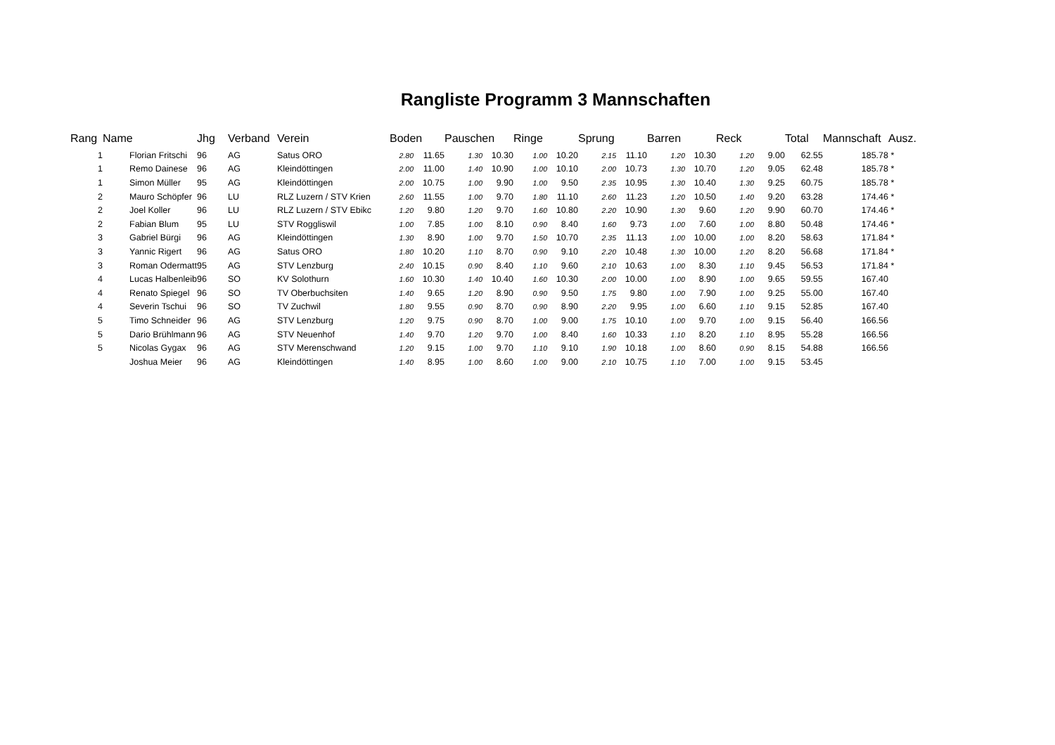Rangliste Programm 3 Mannschaften
| Rang | Name | Jhg | Verband | Verein | Boden | | Pauschen | | Ringe | | Sprung | | Barren | | Reck | | Total | Mannschaft | Ausz. |
| --- | --- | --- | --- | --- | --- | --- | --- | --- | --- | --- | --- | --- | --- | --- | --- | --- | --- | --- | --- |
| 1 | Florian Fritschi | 96 | AG | Satus ORO | 2.80 | 11.65 | 1.30 | 10.30 | 1.00 | 10.20 | 2.15 | 11.10 | 1.20 | 10.30 | 1.20 | 9.00 | 62.55 | 185.78 | * |
| 1 | Remo Dainese | 96 | AG | Kleindöttingen | 2.00 | 11.00 | 1.40 | 10.90 | 1.00 | 10.10 | 2.00 | 10.73 | 1.30 | 10.70 | 1.20 | 9.05 | 62.48 | 185.78 | * |
| 1 | Simon Müller | 95 | AG | Kleindöttingen | 2.00 | 10.75 | 1.00 | 9.90 | 1.00 | 9.50 | 2.35 | 10.95 | 1.30 | 10.40 | 1.30 | 9.25 | 60.75 | 185.78 | * |
| 2 | Mauro Schöpfer | 96 | LU | RLZ Luzern / STV Krien | 2.60 | 11.55 | 1.00 | 9.70 | 1.80 | 11.10 | 2.60 | 11.23 | 1.20 | 10.50 | 1.40 | 9.20 | 63.28 | 174.46 | * |
| 2 | Joel Koller | 96 | LU | RLZ Luzern / STV Ebikc | 1.20 | 9.80 | 1.20 | 9.70 | 1.60 | 10.80 | 2.20 | 10.90 | 1.30 | 9.60 | 1.20 | 9.90 | 60.70 | 174.46 | * |
| 2 | Fabian Blum | 95 | LU | STV Roggliswil | 1.00 | 7.85 | 1.00 | 8.10 | 0.90 | 8.40 | 1.60 | 9.73 | 1.00 | 7.60 | 1.00 | 8.80 | 50.48 | 174.46 | * |
| 3 | Gabriel Bürgi | 96 | AG | Kleindöttingen | 1.30 | 8.90 | 1.00 | 9.70 | 1.50 | 10.70 | 2.35 | 11.13 | 1.00 | 10.00 | 1.00 | 8.20 | 58.63 | 171.84 | * |
| 3 | Yannic Rigert | 96 | AG | Satus ORO | 1.80 | 10.20 | 1.10 | 8.70 | 0.90 | 9.10 | 2.20 | 10.48 | 1.30 | 10.00 | 1.20 | 8.20 | 56.68 | 171.84 | * |
| 3 | Roman Odermatt | 95 | AG | STV Lenzburg | 2.40 | 10.15 | 0.90 | 8.40 | 1.10 | 9.60 | 2.10 | 10.63 | 1.00 | 8.30 | 1.10 | 9.45 | 56.53 | 171.84 | * |
| 4 | Lucas Halbenleib | 96 | SO | KV Solothurn | 1.60 | 10.30 | 1.40 | 10.40 | 1.60 | 10.30 | 2.00 | 10.00 | 1.00 | 8.90 | 1.00 | 9.65 | 59.55 | 167.40 | |
| 4 | Renato Spiegel | 96 | SO | TV Oberbuchsiten | 1.40 | 9.65 | 1.20 | 8.90 | 0.90 | 9.50 | 1.75 | 9.80 | 1.00 | 7.90 | 1.00 | 9.25 | 55.00 | 167.40 | |
| 4 | Severin Tschui | 96 | SO | TV Zuchwil | 1.80 | 9.55 | 0.90 | 8.70 | 0.90 | 8.90 | 2.20 | 9.95 | 1.00 | 6.60 | 1.10 | 9.15 | 52.85 | 167.40 | |
| 5 | Timo Schneider | 96 | AG | STV Lenzburg | 1.20 | 9.75 | 0.90 | 8.70 | 1.00 | 9.00 | 1.75 | 10.10 | 1.00 | 9.70 | 1.00 | 9.15 | 56.40 | 166.56 | |
| 5 | Dario Brühlmann | 96 | AG | STV Neuenhof | 1.40 | 9.70 | 1.20 | 9.70 | 1.00 | 8.40 | 1.60 | 10.33 | 1.10 | 8.20 | 1.10 | 8.95 | 55.28 | 166.56 | |
| 5 | Nicolas Gygax | 96 | AG | STV Merenschwand | 1.20 | 9.15 | 1.00 | 9.70 | 1.10 | 9.10 | 1.90 | 10.18 | 1.00 | 8.60 | 0.90 | 8.15 | 54.88 | 166.56 | |
| | Joshua Meier | 96 | AG | Kleindöttingen | 1.40 | 8.95 | 1.00 | 8.60 | 1.00 | 9.00 | 2.10 | 10.75 | 1.10 | 7.00 | 1.00 | 9.15 | 53.45 | | |